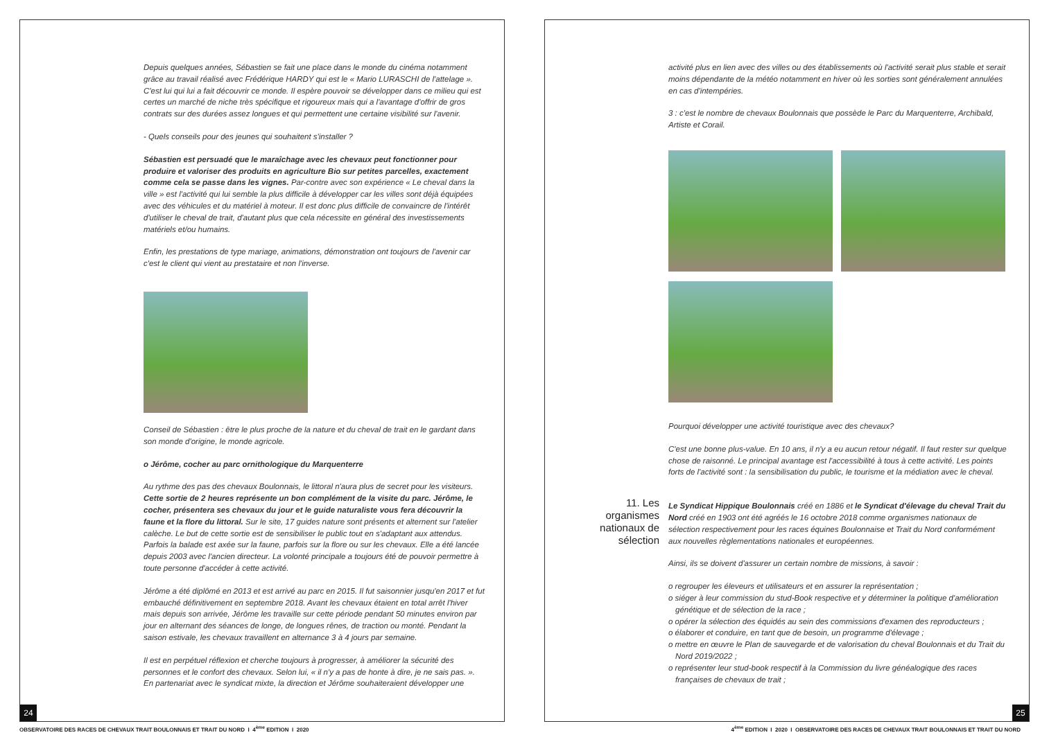Depuis quelques années, Sébastien se fait une place dans le monde du cinéma notamment grâce au travail réalisé avec Frédérique HARDY qui est le « Mario LURASCHI de l'attelage ». C'est lui qui lui a fait découvrir ce monde. Il espère pouvoir se développer dans ce milieu qui est certes un marché de niche très spécifique et rigoureux mais qui a l'avantage d'offrir de gros contrats sur des durées assez longues et qui permettent une certaine visibilité sur l'avenir.
- Quels conseils pour des jeunes qui souhaitent s'installer ?
Sébastien est persuadé que le maraîchage avec les chevaux peut fonctionner pour produire et valoriser des produits en agriculture Bio sur petites parcelles, exactement comme cela se passe dans les vignes. Par-contre avec son expérience « Le cheval dans la ville » est l'activité qui lui semble la plus difficile à développer car les villes sont déjà équipées avec des véhicules et du matériel à moteur. Il est donc plus difficile de convaincre de l'intérêt d'utiliser le cheval de trait, d'autant plus que cela nécessite en général des investissements matériels et/ou humains.
Enfin, les prestations de type mariage, animations, démonstration ont toujours de l'avenir car c'est le client qui vient au prestataire et non l'inverse.
Conseil de Sébastien : être le plus proche de la nature et du cheval de trait en le gardant dans son monde d'origine, le monde agricole.
o Jérôme, cocher au parc ornithologique du Marquenterre
Au rythme des pas des chevaux Boulonnais, le littoral n'aura plus de secret pour les visiteurs. Cette sortie de 2 heures représente un bon complément de la visite du parc. Jérôme, le cocher, présentera ses chevaux du jour et le guide naturaliste vous fera découvrir la faune et la flore du littoral. Sur le site, 17 guides nature sont présents et alternent sur l'atelier calèche. Le but de cette sortie est de sensibiliser le public tout en s'adaptant aux attendus. Parfois la balade est axée sur la faune, parfois sur la flore ou sur les chevaux. Elle a été lancée depuis 2003 avec l'ancien directeur. La volonté principale a toujours été de pouvoir permettre à toute personne d'accéder à cette activité.
Jérôme a été diplômé en 2013 et est arrivé au parc en 2015. Il fut saisonnier jusqu'en 2017 et fut embauché définitivement en septembre 2018. Avant les chevaux étaient en total arrêt l'hiver mais depuis son arrivée, Jérôme les travaille sur cette période pendant 50 minutes environ par jour en alternant des séances de longe, de longues rênes, de traction ou monté. Pendant la saison estivale, les chevaux travaillent en alternance 3 à 4 jours par semaine.
Il est en perpétuel réflexion et cherche toujours à progresser, à améliorer la sécurité des personnes et le confort des chevaux. Selon lui, « il n'y a pas de honte à dire, je ne sais pas. ». En partenariat avec le syndicat mixte, la direction et Jérôme souhaiteraient développer une
24
OBSERVATOIRE DES RACES DE CHEVAUX TRAIT BOULONNAIS ET TRAIT DU NORD I 4<sup>ème</sup> EDITION I 2020
activité plus en lien avec des villes ou des établissements où l'activité serait plus stable et serait moins dépendante de la météo notamment en hiver où les sorties sont généralement annulées en cas d'intempéries.
3 : c'est le nombre de chevaux Boulonnais que possède le Parc du Marquenterre, Archibald, Artiste et Corail.
Pourquoi développer une activité touristique avec des chevaux?
C'est une bonne plus-value. En 10 ans, il n'y a eu aucun retour négatif. Il faut rester sur quelque chose de raisonné. Le principal avantage est l'accessibilité à tous à cette activité. Les points forts de l'activité sont : la sensibilisation du public, le tourisme et la médiation avec le cheval.
Le Syndicat Hippique Boulonnais créé en 1886 et le Syndicat d'élevage du cheval Trait du Nord créé en 1903 ont été agréés le 16 octobre 2018 comme organismes nationaux de sélection respectivement pour les races équines Boulonnaise et Trait du Nord conformément aux nouvelles règlementations nationales et européennes.
Ainsi, ils se doivent d'assurer un certain nombre de missions, à savoir :
o regrouper les éleveurs et utilisateurs et en assurer la représentation ;
o siéger à leur commission du stud-Book respective et y déterminer la politique d'amélioration génétique et de sélection de la race ;
o opérer la sélection des équidés au sein des commissions d'examen des reproducteurs ;
o élaborer et conduire, en tant que de besoin, un programme d'élevage ;
o mettre en œuvre le Plan de sauvegarde et de valorisation du cheval Boulonnais et du Trait du Nord 2019/2022 ;
o représenter leur stud-book respectif à la Commission du livre généalogique des races françaises de chevaux de trait ;
11. Les organismes nationaux de sélection
25
4<sup>ème</sup> EDITION I 2020 I OBSERVATOIRE DES RACES DE CHEVAUX TRAIT BOULONNAIS ET TRAIT DU NORD